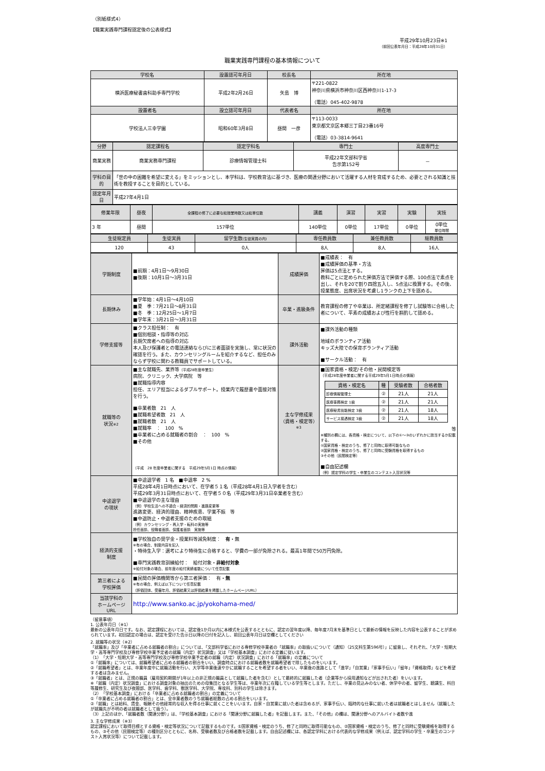（別紙様式4）
【職業実践専門課程認定後の公表様式】
平成29年10月23日※1
（前回公表年月日：平成28年10月31日）
職業実践専門課程の基本情報について
| 学校名 | 設置認可年月日 | 校長名 | 所在地 |
| --- | --- | --- | --- |
| 横浜医療秘書歯科助手専門学校 | 平成2年2月26日 | 矢島 博 | 〒221-0822 神奈川県横浜市神奈川区西神奈川1-17-3 （電話）045-402-9878 |
| 設置者名 | 設立認可年月日 | 代表者名 | 所在地 |
| 学校法人三幸学園 | 昭和60年3月8日 | 昼間 一彦 | 〒113-0033 東京都文京区本郷三丁目23番16号 （電話）03-3814-9641 |
| 分野 | 認定課程名 | 認定学科名 | 専門士 | 高度専門士 |
| --- | --- | --- | --- | --- |
| 商業実務 | 商業実務専門課程 | 診療情報管理士科 | 平成22年文部科学省 告示第152号 | － |
| 学科の目的 | 「世の中の困難を希望に変える」をミッションとし、本学科は、学校教育法に基づき、医療の関連分野において活躍する人材を育成するため、必要とされる知識と技術を教授することを目的としている。 | | | |
| 認定年月日 | 平成27年4月1日 | | | |
| 修業年限 | 昼夜 | 全課程の修了に必要な総授業時数又は総単位数 | 講義 | 演習 | 実習 | 実験 | 実技 |
| 3 年 | 昼間 | 157単位 | 140単位 | 0単位 | 17単位 | 0単位 | 0単位 単位時間 |
| 生徒総定員 | 生徒実員 | 留学生数 (生徒実員の内) | 専任教員数 | 兼任教員数 | 総教員数 |
| --- | --- | --- | --- | --- | --- |
| 120 | 43 | 0人 | 8人 | 8人 | 16人 |
| 学期制度 | ■前期：4月1日～9月30日 ■後期：10月1日～3月31日 | 成績評価 | ■成績表： 有 ■成績評価の基準・方法 評価は5点法とする。 教科ごとに定められた評価方法で評価する際、100点法で素点を出し、それを20で割り四捨五入し、5点法に換算する。その後、授業態度、出席状況を考慮し1ランクの上下を認める。 |
| 長期休み | ■学年始：4月1日～4月10日 ■夏 季：7月21日～8月31日 ■冬 季：12月25日～1月7日 ■学年末：3月21日～3月31日 | 卒業・進級条件 | 教育課程の修了や卒業は、所定緒課程を修了し試験等に合格した者について、平素の成績および性行を斟酌して認める。 |
| 学修支援等 | ■クラス担任制： 有 ■個別相談・指導等の対応 長期欠席者への指導の対応 本人及び保護者との電話連絡ならびに三者面談を実施し、常に状況の確認を行う。また、カウンセリングルームを紹介するなど、担任のみならず学校に関わる教職員でサポートしている。 | 課外活動 | ■課外活動の種類 地域のボランティア活動 キッズ大陸での保育ボランティア活動 ■サークル活動： 有 |
| 就職等の 状況 ※2 | ■主な就職先、業界等 （平成28年度卒業生） 病院、クリニック、大学病院 等 ■就職指導内容 担任、エリア担当によるダブルサポート。授業内で履歴書や面接対策を行う。 ■卒業者数 21 人 ■就職希望者数 21 人 ■就職者数 21 人 ■就職率 ： 100 % ■卒業者に占める就職者の割合 ： 100 % ■その他 （平成 28 年度卒業者に関する 平成29年5月1日 時点の情報） | 主な学修成果 （資格・検定等） ※3 | ■国家資格・検定/その他・民間検定等 （平成28年度卒業者に関する平成29年5月1日時点の情報） / 資格・検定名 / 種 / 受験者数 / 合格者数 / / --- / --- / --- / --- / / 診療情報管理士 / ② / 21人 / 21人 / / 医療事務検定 1級 / ② / 21人 / 21人 / / 医療秘書技能検定 3級 / ② / 21人 / 18人 / / サービス接遇検定 3級 / ② / 21人 / 18人 / 等 ※種別の欄には、各資格・検定について、以下の①～③のいずれかに該当するか記載する。 ①国家資格・検定のうち、修了と同時に取得可能なもの ②国家資格・検定のうち、修了と同時に受験資格を取得するもの ③その他（民間検定等） ■自由記述欄 （例）認定学科の学生・卒業生のコンテスト入賞状況等 |
| 中途退学 の現状 | ■中途退学者 1 名 ■中退率 2 % 平成28年4月1日時点において、在学者５１名（平成28年4月1日入学者を含む） 平成29年3月31日時点において、在学者５０名（平成29年3月31日卒業者を含む） ■中途退学の主な理由 （例）学校生活への不適合・経済的問題・進路変更等 進路変更、経済的理由、精神疾患、学業不振 等 ■中退防止・中退者支援のための取組 （例）カウンセリング・再入学・転科の実施等 担任面談、役職者面談、保護者面談 実施等 | | |
| 経済的支援 制度 | ■学校独自の奨学金・授業料等減免制度： 有 ・無 ※有の場合、制度内容を記入 ・特待生入学：選考により特待生に合格すると、学費の一部が免除される。最高1年間で50万円免除。 ■専門実践教育訓練給付： 給付対象・ 非給付対象 ※給付対象の場合、前年度の給付実績者数について任意記載 | | |
| 第三者による 学校評価 | ■民間の評価機関等から第三者評価： 有・ 無 ※有の場合、例えば以下について任意記載 （評価団体、受審年月、評価結果又は評価結果を掲載したホームページURL） | | |
| 当該学科の ホームページ URL | http://www.sanko.ac.jp/yokohama-med/ | | |
（留意事項）
1. 公表年月日（※1）
最新の公表年月日です。なお、認定課程においては、認定後1か月以内に本様式を公表するとともに、認定の翌年度以降、毎年度7月末を基準日として最新の情報を反映した内容を公表することが求められています。初回認定の場合は、認定を受けた告示日以降の日付を記入し、前回公表年月日は空欄としてください
2. 就職等の状況（※2）
「就職率」及び「卒業者に占める就職者の割合」については、「文部科学省における専修学校卒業者の「就職率」の取扱いについて（通知）（25文科生第596号）」に留意し、それぞれ、「大学・短期大学・高等専門学校及び専修学校卒業予定者の就職（内定）状況調査」又は「学校基本調査」における定義に従います。
（1）「大学・短期大学・高等専門学校及び専修学校卒業予定者の就職（内定）状況調査」における「就職率」の定義について
①「就職率」については、就職希望者に占める就職者の割合をいい、調査時点における就職者数を就職希望者で除したものをいいます。
②「就職希望者」とは、卒業年度中に就職活動を行い、大学等卒業後速やかに就職することを希望する者をいい、卒業後の進路として「進学」「自営業」「家事手伝い」「留年」「資格取得」などを希望する者は含みません。
③「就職者」とは、正規の職員（雇用契約期間が1年以上の非正規の職員として就職した者を含む）として最終的に就職した者（企業等から採用通知などが出された者）をいいます。
※「就職（内定）状況調査」における調査対象の抽出のための母集団となる学生等は、卒業年次に在籍している学生等とします。ただし、卒業の見込みのない者、休学中の者、留学生、聴講生、科目等履修生、研究生及び夜間部、医学科、歯学科、獣医学科、大学院、専攻科、別科の学生は除きます。
（2）「学校基本調査」における「卒業者に占める就職者の割合」の定義について
①「卒業者に占める就職者の割合」とは、全卒業者数のうち就職者総数の占める割合をいいます。
②「就職」とは給料、賃金、報酬その他経常的な収入を得る仕事に就くことをいいます。自家・自営業に就いた者は含めるが、家事手伝い、臨時的な仕事に就いた者は就職者とはしません（就職したが就職先が不明の者は就職者として扱う）。
（3）上記のほか、「就職者数（関連分野）」は、「学校基本調査」における「関連分野に就職した者」を記載します。また、「その他」の欄は、関連分野へのアルバイト者数や進
3. 主な学修成果（※3）
認定課程において取得目標とする資格・検定等状況について記載するものです。①国家資格・検定のうち、修了と同時に取得可能なもの、②国家資格・検定のうち、修了と同時に受験資格を取得するもの、③その他（民間検定等）の種別区分とともに、名称、受験者数及び合格者数を記載します。自由記述欄には、各認定学科における代表的な学修成果（例えば、認定学科の学生・卒業生のコンテスト入賞状況等）について記載します。